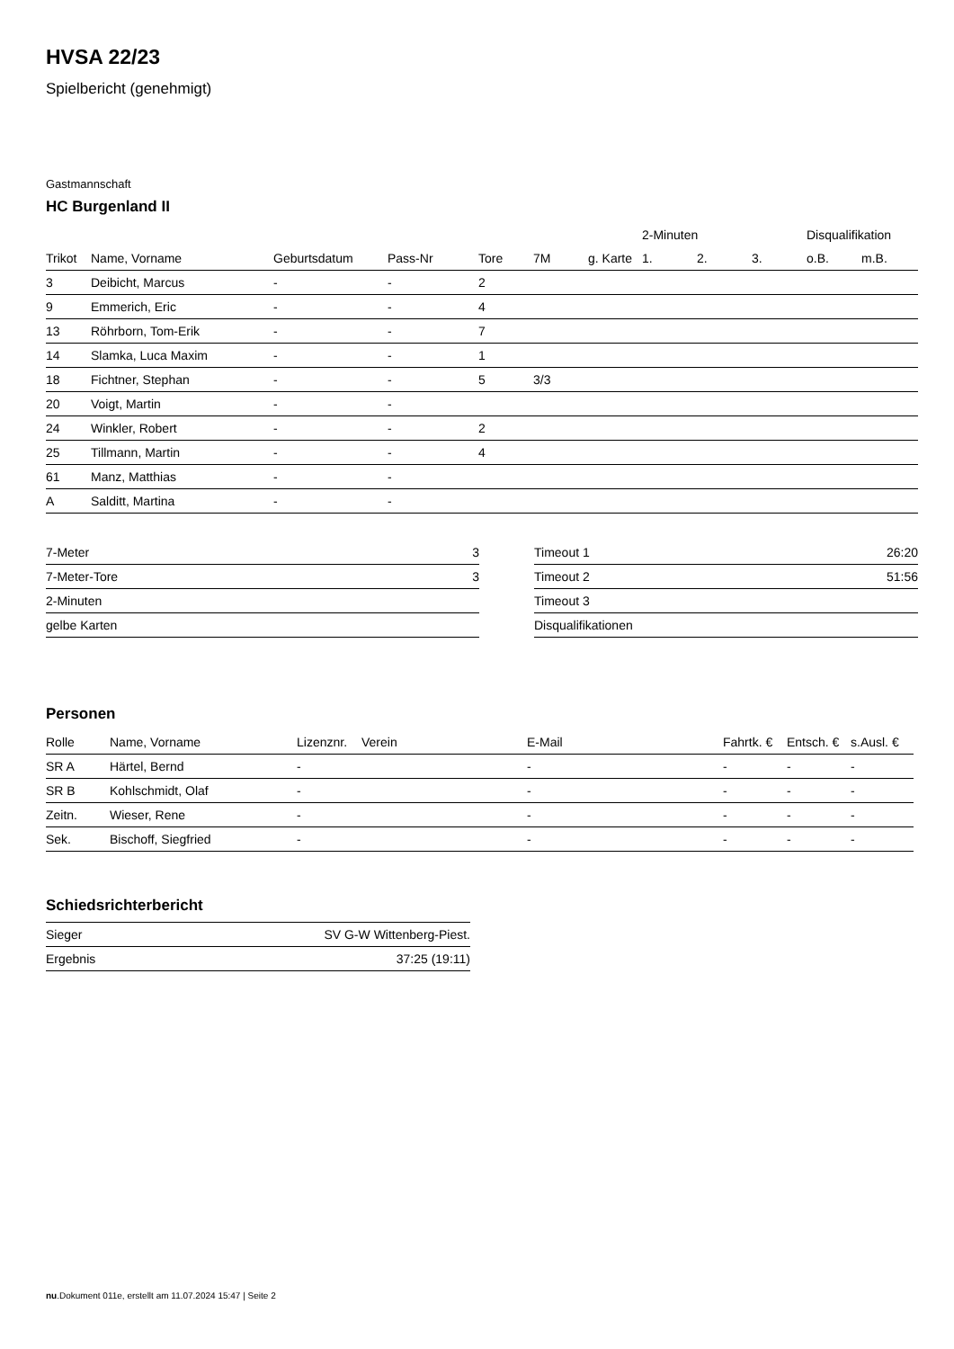HVSA 22/23
Spielbericht (genehmigt)
Gastmannschaft
HC Burgenland II
| | | | | | | | 2-Minuten | | | Disqualifikation | |
| --- | --- | --- | --- | --- | --- | --- | --- | --- | --- | --- | --- |
| Trikot | Name, Vorname | Geburtsdatum | Pass-Nr | Tore | 7M | g. Karte | 1. | 2. | 3. | o.B. | m.B. |
| 3 | Deibicht, Marcus | - | - | 2 | | | | | | | |
| 9 | Emmerich, Eric | - | - | 4 | | | | | | | |
| 13 | Röhrborn, Tom-Erik | - | - | 7 | | | | | | | |
| 14 | Slamka, Luca Maxim | - | - | 1 | | | | | | | |
| 18 | Fichtner, Stephan | - | - | 5 | 3/3 | | | | | | |
| 20 | Voigt, Martin | - | - | | | | | | | | |
| 24 | Winkler, Robert | - | - | 2 | | | | | | | |
| 25 | Tillmann, Martin | - | - | 4 | | | | | | | |
| 61 | Manz, Matthias | - | - | | | | | | | | |
| A | Salditt, Martina | - | - | | | | | | | | |
| 7-Meter | 3 |
| 7-Meter-Tore | 3 |
| 2-Minuten | |
| gelbe Karten | |
| Timeout 1 | 26:20 |
| Timeout 2 | 51:56 |
| Timeout 3 | |
| Disqualifikationen | |
Personen
| Rolle | Name, Vorname | Lizenznr. | Verein | E-Mail | Fahrtk. € | Entsch. € | s.Ausl. € |
| --- | --- | --- | --- | --- | --- | --- | --- |
| SR A | Härtel, Bernd | - | | - | - | - | - |
| SR B | Kohlschmidt, Olaf | - | | - | - | - | - |
| Zeitn. | Wieser, Rene | - | | - | - | - | - |
| Sek. | Bischoff, Siegfried | - | | - | - | - | - |
Schiedsrichterbericht
| Sieger | SV G-W Wittenberg-Piest. |
| Ergebnis | 37:25 (19:11) |
nu.Dokument 011e, erstellt am 11.07.2024 15:47 | Seite 2